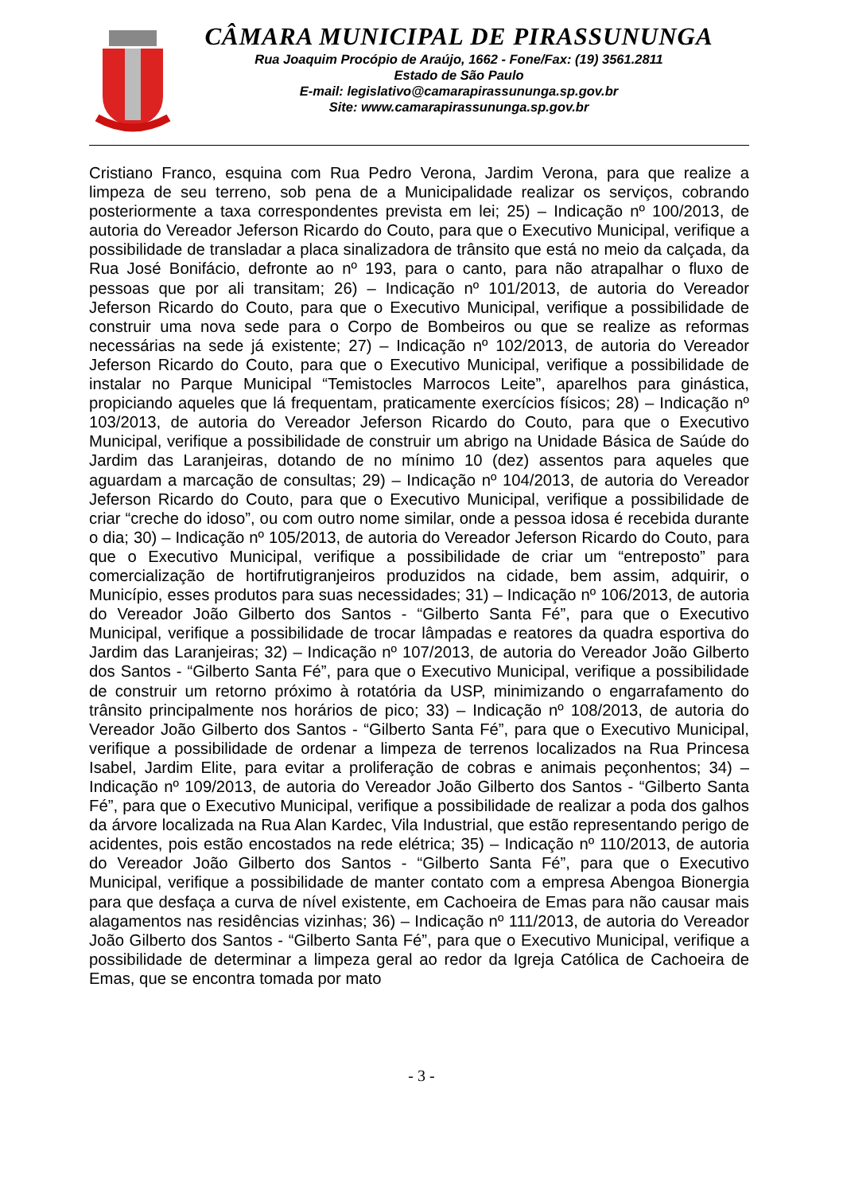CÂMARA MUNICIPAL DE PIRASSUNUNGA
Rua Joaquim Procópio de Araújo, 1662 - Fone/Fax: (19) 3561.2811
Estado de São Paulo
E-mail: legislativo@camarapirassununga.sp.gov.br
Site: www.camarapirassununga.sp.gov.br
Cristiano Franco, esquina com Rua Pedro Verona, Jardim Verona, para que realize a limpeza de seu terreno, sob pena de a Municipalidade realizar os serviços, cobrando posteriormente a taxa correspondentes prevista em lei; 25) – Indicação nº 100/2013, de autoria do Vereador Jeferson Ricardo do Couto, para que o Executivo Municipal, verifique a possibilidade de transladar a placa sinalizadora de trânsito que está no meio da calçada, da Rua José Bonifácio, defronte ao nº 193, para o canto, para não atrapalhar o fluxo de pessoas que por ali transitam; 26) – Indicação nº 101/2013, de autoria do Vereador Jeferson Ricardo do Couto, para que o Executivo Municipal, verifique a possibilidade de construir uma nova sede para o Corpo de Bombeiros ou que se realize as reformas necessárias na sede já existente; 27) – Indicação nº 102/2013, de autoria do Vereador Jeferson Ricardo do Couto, para que o Executivo Municipal, verifique a possibilidade de instalar no Parque Municipal “Temistocles Marrocos Leite”, aparelhos para ginástica, propiciando aqueles que lá frequentam, praticamente exercícios físicos; 28) – Indicação nº 103/2013, de autoria do Vereador Jeferson Ricardo do Couto, para que o Executivo Municipal, verifique a possibilidade de construir um abrigo na Unidade Básica de Saúde do Jardim das Laranjeiras, dotando de no mínimo 10 (dez) assentos para aqueles que aguardam a marcação de consultas; 29) – Indicação nº 104/2013, de autoria do Vereador Jeferson Ricardo do Couto, para que o Executivo Municipal, verifique a possibilidade de criar “creche do idoso”, ou com outro nome similar, onde a pessoa idosa é recebida durante o dia; 30) – Indicação nº 105/2013, de autoria do Vereador Jeferson Ricardo do Couto, para que o Executivo Municipal, verifique a possibilidade de criar um “entreposto” para comercialização de hortifrutigranjeiros produzidos na cidade, bem assim, adquirir, o Município, esses produtos para suas necessidades; 31) – Indicação nº 106/2013, de autoria do Vereador João Gilberto dos Santos - “Gilberto Santa Fé”, para que o Executivo Municipal, verifique a possibilidade de trocar lâmpadas e reatores da quadra esportiva do Jardim das Laranjeiras; 32) – Indicação nº 107/2013, de autoria do Vereador João Gilberto dos Santos - “Gilberto Santa Fé”, para que o Executivo Municipal, verifique a possibilidade de construir um retorno próximo à rotatória da USP, minimizando o engarrafamento do trânsito principalmente nos horários de pico; 33) – Indicação nº 108/2013, de autoria do Vereador João Gilberto dos Santos - “Gilberto Santa Fé”, para que o Executivo Municipal, verifique a possibilidade de ordenar a limpeza de terrenos localizados na Rua Princesa Isabel, Jardim Elite, para evitar a proliferação de cobras e animais peçonhentos; 34) – Indicação nº 109/2013, de autoria do Vereador João Gilberto dos Santos - “Gilberto Santa Fé”, para que o Executivo Municipal, verifique a possibilidade de realizar a poda dos galhos da árvore localizada na Rua Alan Kardec, Vila Industrial, que estão representando perigo de acidentes, pois estão encostados na rede elétrica; 35) – Indicação nº 110/2013, de autoria do Vereador João Gilberto dos Santos - “Gilberto Santa Fé”, para que o Executivo Municipal, verifique a possibilidade de manter contato com a empresa Abengoa Bionergia para que desfaça a curva de nível existente, em Cachoeira de Emas para não causar mais alagamentos nas residências vizinhas; 36) – Indicação nº 111/2013, de autoria do Vereador João Gilberto dos Santos - “Gilberto Santa Fé”, para que o Executivo Municipal, verifique a possibilidade de determinar a limpeza geral ao redor da Igreja Católica de Cachoeira de Emas, que se encontra tomada por mato
- 3 -